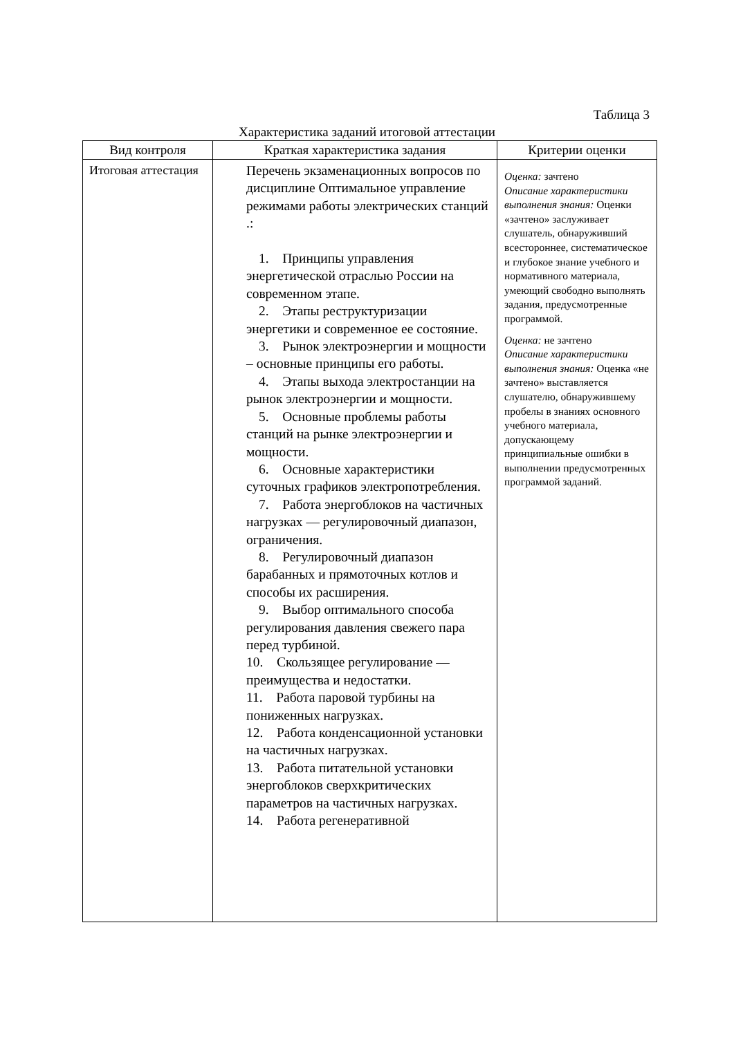Таблица 3
Характеристика заданий итоговой аттестации
| Вид контроля | Краткая характеристика задания | Критерии оценки |
| --- | --- | --- |
| Итоговая аттестация | Перечень экзаменационных вопросов по дисциплине Оптимальное управление режимами работы электрических станций .: 1. Принципы управления энергетической отраслью России на современном этапе. 2. Этапы реструктуризации энергетики и современное ее состояние. 3. Рынок электроэнергии и мощности – основные принципы его работы. 4. Этапы выхода электростанции на рынок электроэнергии и мощности. 5. Основные проблемы работы станций на рынке электроэнергии и мощности. 6. Основные характеристики суточных графиков электропотребления. 7. Работа энергоблоков на частичных нагрузках — регулировочный диапазон, ограничения. 8. Регулировочный диапазон барабанных и прямоточных котлов и способы их расширения. 9. Выбор оптимального способа регулирования давления свежего пара перед турбиной. 10. Скользящее регулирование — преимущества и недостатки. 11. Работа паровой турбины на пониженных нагрузках. 12. Работа конденсационной установки на частичных нагрузках. 13. Работа питательной установки энергоблоков сверхкритических параметров на частичных нагрузках. 14. Работа регенеративной | Оценка: зачтено Описание характеристики выполнения знания: Оценки «зачтено» заслуживает слушатель, обнаруживший всестороннее, систематическое и глубокое знание учебного и нормативного материала, умеющий свободно выполнять задания, предусмотренные программой. Оценка: не зачтено Описание характеристики выполнения знания: Оценка «не зачтено» выставляется слушателю, обнаружившему пробелы в знаниях основного учебного материала, допускающему принципиальные ошибки в выполнении предусмотренных программой заданий. |